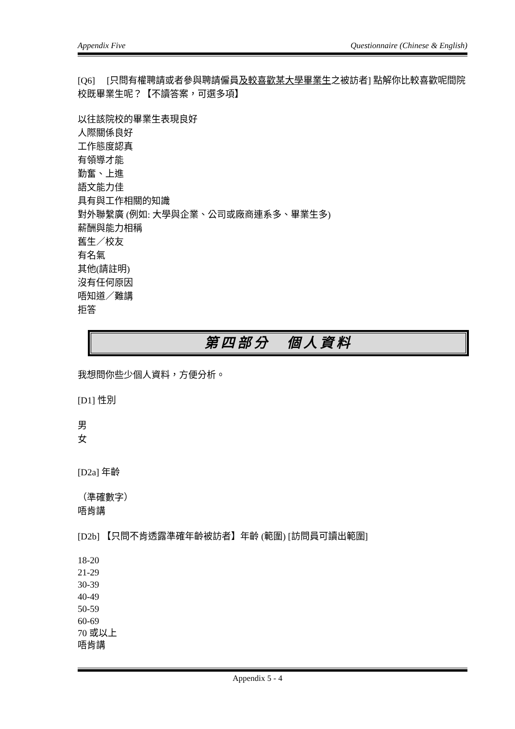Appendix Five Questionnaire (Chinese & English)
[Q6]　 [只問有權聘請或者參與聘請僱員及較喜歡某大學畢業生之被訪者] 點解你比較喜歡呢間院校既畢業生呢？【不讀答案，可選多項】
以往該院校的畢業生表現良好
人際關係良好
工作態度認真
有領導才能
勤奮、上進
語文能力佳
具有與工作相關的知識
對外聯繫廣 (例如: 大學與企業、公司或廠商連系多、畢業生多)
薪酬與能力相稱
舊生／校友
有名氣
其他(請註明)
沒有任何原因
唔知道／難講
拒答
第四部分　個人資料
我想問你些少個人資料，方便分析。
[D1] 性別
男
女
[D2a] 年齡
（準確數字）
唔肯講
[D2b] 【只問不肯透露準確年齡被訪者】年齡 (範圍) [訪問員可讀出範圍]
18-20
21-29
30-39
40-49
50-59
60-69
70 或以上
唔肯講
Appendix 5 - 4